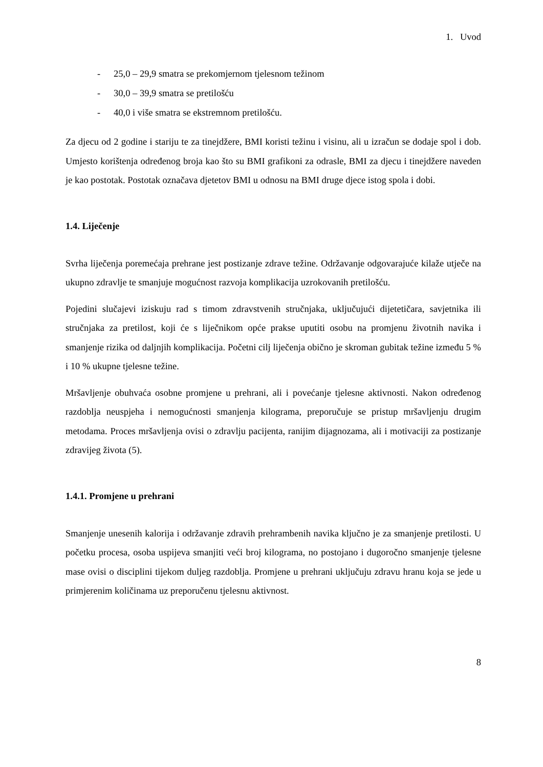1. Uvod
- 25,0 – 29,9 smatra se prekomjernom tjelesnom težinom
- 30,0 – 39,9 smatra se pretilošću
- 40,0 i više smatra se ekstremnom pretilošću.
Za djecu od 2 godine i stariju te za tinejdžere, BMI koristi težinu i visinu, ali u izračun se dodaje spol i dob. Umjesto korištenja određenog broja kao što su BMI grafikoni za odrasle, BMI za djecu i tinejdžere naveden je kao postotak. Postotak označava djetetov BMI u odnosu na BMI druge djece istog spola i dobi.
1.4. Liječenje
Svrha liječenja poremećaja prehrane jest postizanje zdrave težine. Održavanje odgovarajuće kilaže utječe na ukupno zdravlje te smanjuje mogućnost razvoja komplikacija uzrokovanih pretilošću.
Pojedini slučajevi iziskuju rad s timom zdravstvenih stručnjaka, uključujući dijetetičara, savjetnika ili stručnjaka za pretilost, koji će s liječnikom opće prakse uputiti osobu na promjenu životnih navika i smanjenje rizika od daljnjih komplikacija. Početni cilj liječenja obično je skroman gubitak težine između 5 % i 10 % ukupne tjelesne težine.
Mršavljenje obuhvaća osobne promjene u prehrani, ali i povećanje tjelesne aktivnosti. Nakon određenog razdoblja neuspjeha i nemogućnosti smanjenja kilograma, preporučuje se pristup mršavljenju drugim metodama. Proces mršavljenja ovisi o zdravlju pacijenta, ranijim dijagnozama, ali i motivaciji za postizanje zdravijeg života (5).
1.4.1. Promjene u prehrani
Smanjenje unesenih kalorija i održavanje zdravih prehrambenih navika ključno je za smanjenje pretilosti. U početku procesa, osoba uspijeva smanjiti veći broj kilograma, no postojano i dugoročno smanjenje tjelesne mase ovisi o disciplini tijekom duljeg razdoblja. Promjene u prehrani uključuju zdravu hranu koja se jede u primjerenim količinama uz preporučenu tjelesnu aktivnost.
8